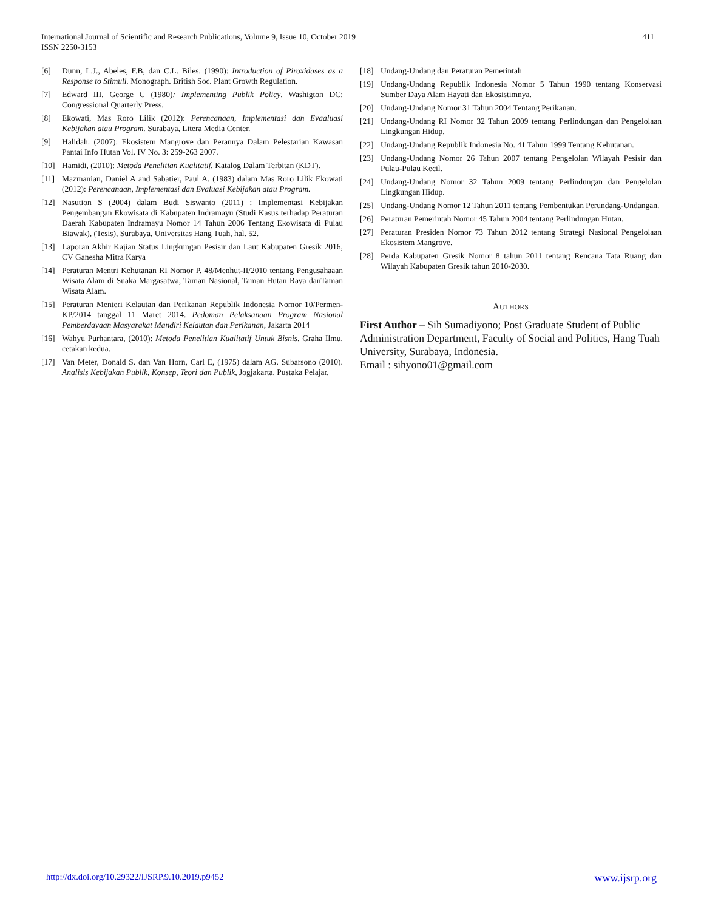International Journal of Scientific and Research Publications, Volume 9, Issue 10, October 2019
ISSN 2250-3153
411
[6] Dunn, L.J., Abeles, F.B, dan C.L. Biles. (1990): Introduction of Piroxidases as a Response to Stimuli. Monograph. British Soc. Plant Growth Regulation.
[7] Edward III, George C (1980): Implementing Publik Policy. Washigton DC: Congressional Quarterly Press.
[8] Ekowati, Mas Roro Lilik (2012): Perencanaan, Implementasi dan Evaaluasi Kebijakan atau Program. Surabaya, Litera Media Center.
[9] Halidah. (2007): Ekosistem Mangrove dan Perannya Dalam Pelestarian Kawasan Pantai Info Hutan Vol. IV No. 3: 259-263 2007.
[10] Hamidi, (2010): Metoda Penelitian Kualitatif. Katalog Dalam Terbitan (KDT).
[11] Mazmanian, Daniel A and Sabatier, Paul A. (1983) dalam Mas Roro Lilik Ekowati (2012): Perencanaan, Implementasi dan Evaluasi Kebijakan atau Program.
[12] Nasution S (2004) dalam Budi Siswanto (2011) : Implementasi Kebijakan Pengembangan Ekowisata di Kabupaten Indramayu (Studi Kasus terhadap Peraturan Daerah Kabupaten Indramayu Nomor 14 Tahun 2006 Tentang Ekowisata di Pulau Biawak), (Tesis), Surabaya, Universitas Hang Tuah, hal. 52.
[13] Laporan Akhir Kajian Status Lingkungan Pesisir dan Laut Kabupaten Gresik 2016, CV Ganesha Mitra Karya
[14] Peraturan Mentri Kehutanan RI Nomor P. 48/Menhut-II/2010 tentang Pengusahaaan Wisata Alam di Suaka Margasatwa, Taman Nasional, Taman Hutan Raya danTaman Wisata Alam.
[15] Peraturan Menteri Kelautan dan Perikanan Republik Indonesia Nomor 10/Permen-KP/2014 tanggal 11 Maret 2014. Pedoman Pelaksanaan Program Nasional Pemberdayaan Masyarakat Mandiri Kelautan dan Perikanan, Jakarta 2014
[16] Wahyu Purhantara, (2010): Metoda Penelitian Kualitatif Untuk Bisnis. Graha Ilmu, cetakan kedua.
[17] Van Meter, Donald S. dan Van Horn, Carl E, (1975) dalam AG. Subarsono (2010). Analisis Kebijakan Publik, Konsep, Teori dan Publik, Jogjakarta, Pustaka Pelajar.
[18] Undang-Undang dan Peraturan Pemerintah
[19] Undang-Undang Republik Indonesia Nomor 5 Tahun 1990 tentang Konservasi Sumber Daya Alam Hayati dan Ekosistimnya.
[20] Undang-Undang Nomor 31 Tahun 2004 Tentang Perikanan.
[21] Undang-Undang RI Nomor 32 Tahun 2009 tentang Perlindungan dan Pengelolaan Lingkungan Hidup.
[22] Undang-Undang Republik Indonesia No. 41 Tahun 1999 Tentang Kehutanan.
[23] Undang-Undang Nomor 26 Tahun 2007 tentang Pengelolan Wilayah Pesisir dan Pulau-Pulau Kecil.
[24] Undang-Undang Nomor 32 Tahun 2009 tentang Perlindungan dan Pengelolan Lingkungan Hidup.
[25] Undang-Undang Nomor 12 Tahun 2011 tentang Pembentukan Perundang-Undangan.
[26] Peraturan Pemerintah Nomor 45 Tahun 2004 tentang Perlindungan Hutan.
[27] Peraturan Presiden Nomor 73 Tahun 2012 tentang Strategi Nasional Pengelolaan Ekosistem Mangrove.
[28] Perda Kabupaten Gresik Nomor 8 tahun 2011 tentang Rencana Tata Ruang dan Wilayah Kabupaten Gresik tahun 2010-2030.
AUTHORS
First Author – Sih Sumadiyono; Post Graduate Student of Public Administration Department, Faculty of Social and Politics, Hang Tuah University, Surabaya, Indonesia.
Email : sihyono01@gmail.com
http://dx.doi.org/10.29322/IJSRP.9.10.2019.p9452 www.ijsrp.org